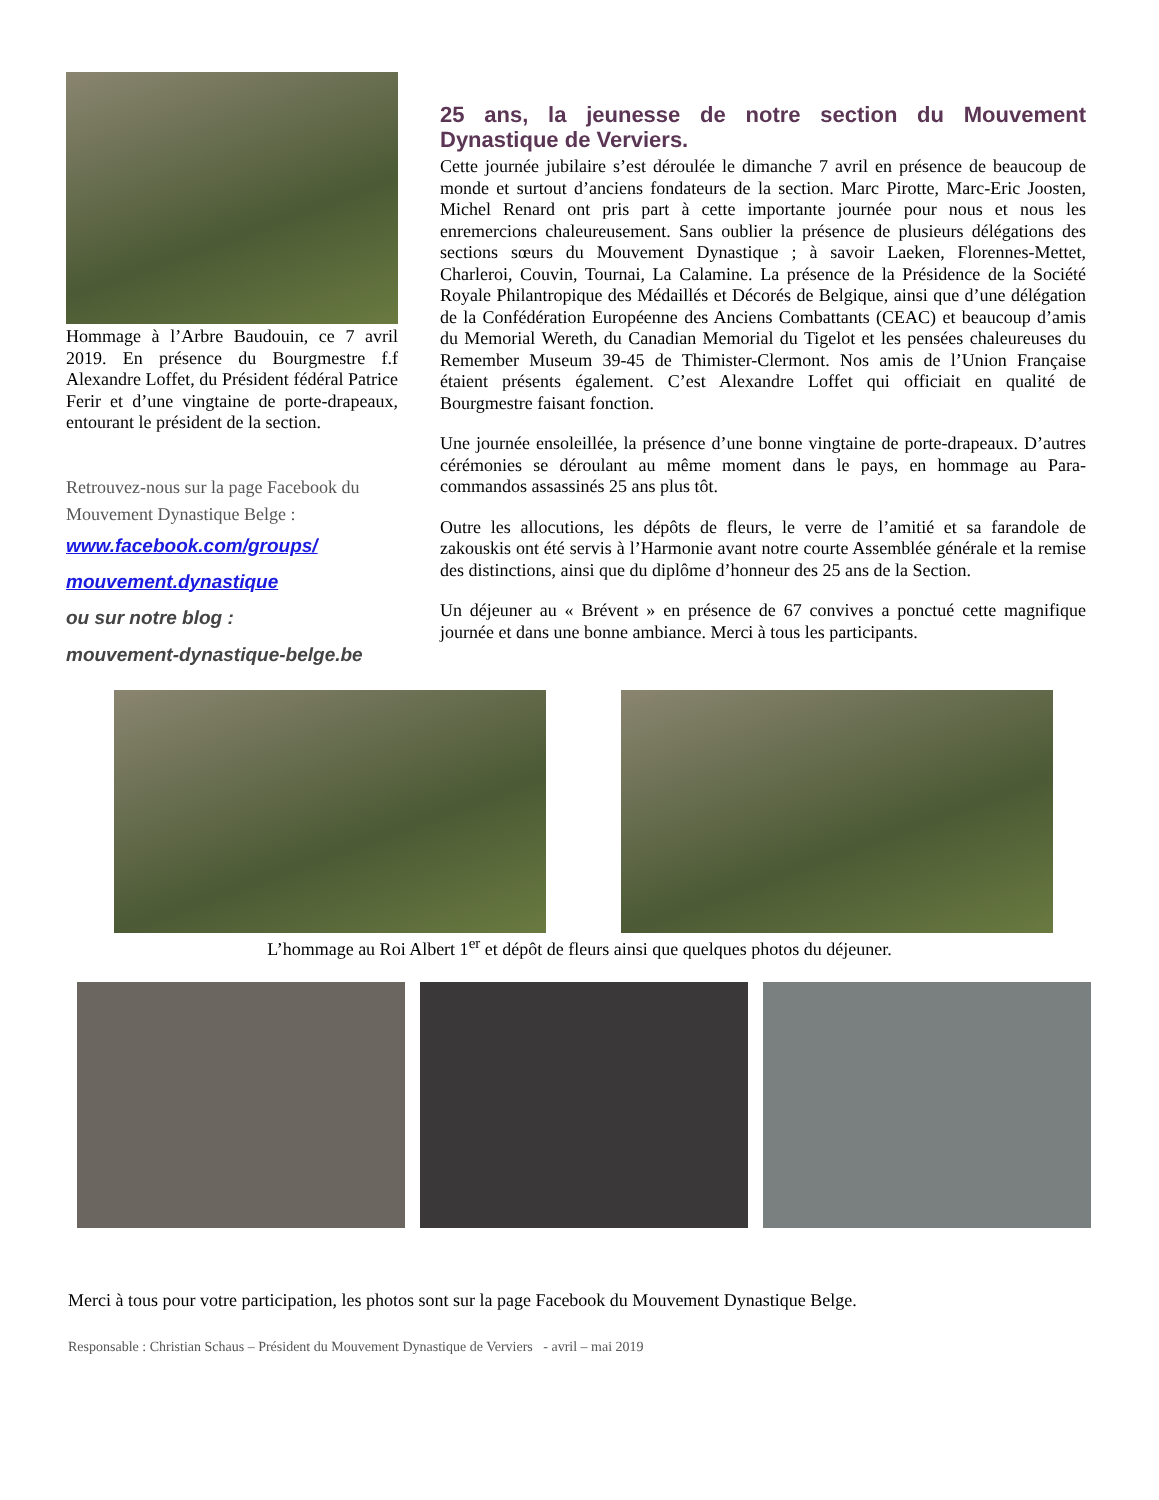Hommage à l’Arbre Baudouin, ce 7 avril 2019. En présence du Bourgmestre f.f Alexandre Loffet, du Président fédéral Patrice Ferir et d’une vingtaine de porte-drapeaux, entourant le président de la section.
Retrouvez-nous sur la page Facebook du Mouvement Dynastique Belge :
www.facebook.com/groups/
mouvement.dynastique
ou sur notre blog :
mouvement-dynastique-belge.be
25 ans, la jeunesse de notre section du Mouvement Dynastique de Verviers.
Cette journée jubilaire s’est déroulée le dimanche 7 avril en présence de beaucoup de monde et surtout d’anciens fondateurs de la section. Marc Pirotte, Marc-Eric Joosten, Michel Renard ont pris part à cette importante journée pour nous et nous les enremercions chaleureusement. Sans oublier la présence de plusieurs délégations des sections sœurs du Mouvement Dynastique ; à savoir Laeken, Florennes-Mettet, Charleroi, Couvin, Tournai, La Calamine. La présence de la Présidence de la Société Royale Philantropique des Médaillés et Décorés de Belgique, ainsi que d’une délégation de la Confédération Européenne des Anciens Combattants (CEAC) et beaucoup d’amis du Memorial Wereth, du Canadian Memorial du Tigelot et les pensées chaleureuses du Remember Museum 39-45 de Thimister-Clermont. Nos amis de l’Union Française étaient présents également. C’est Alexandre Loffet qui officiait en qualité de Bourgmestre faisant fonction.
Une journée ensoleillée, la présence d’une bonne vingtaine de porte-drapeaux. D’autres cérémonies se déroulant au même moment dans le pays, en hommage au Para-commandos assassinés 25 ans plus tôt.
Outre les allocutions, les dépôts de fleurs, le verre de l’amitié et sa farandole de zakouskis ont été servis à l’Harmonie avant notre courte Assemblée générale et la remise des distinctions, ainsi que du diplôme d’honneur des 25 ans de la Section.
Un déjeuner au « Brévent » en présence de 67 convives a ponctué cette magnifique journée et dans une bonne ambiance. Merci à tous les participants.
L’hommage au Roi Albert 1<sup>er</sup> et dépôt de fleurs ainsi que quelques photos du déjeuner.
Merci à tous pour votre participation, les photos sont sur la page Facebook du Mouvement Dynastique Belge.
Responsable : Christian Schaus – Président du Mouvement Dynastique de Verviers - avril – mai 2019